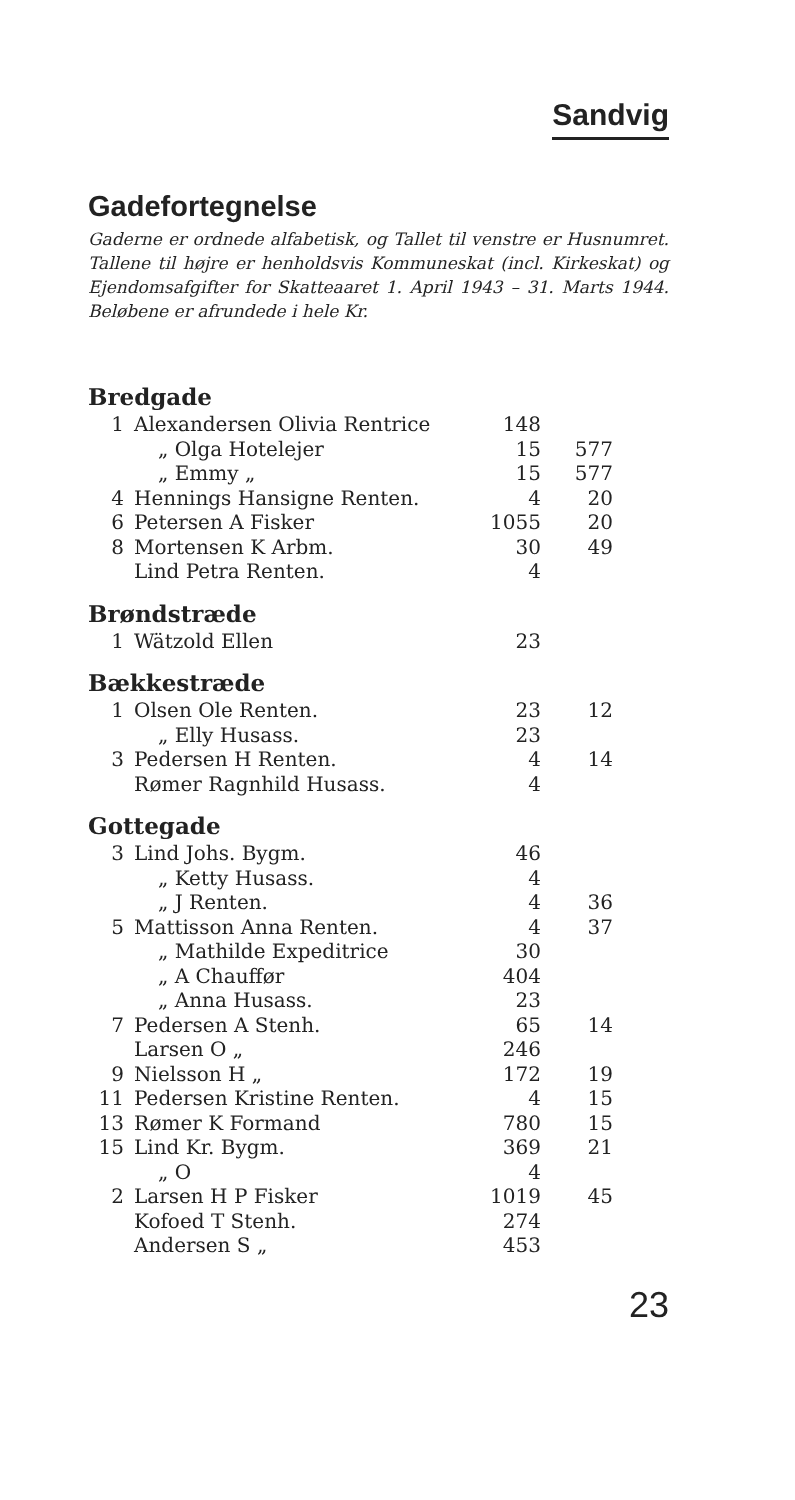Sandvig
Gadefortegnelse
Gaderne er ordnede alfabetisk, og Tallet til venstre er Husnumret. Tallene til højre er henholdsvis Kommuneskat (incl. Kirkeskat) og Ejendomsafgifter for Skatteaaret 1. April 1943 – 31. Marts 1944. Beløbene er afrundede i hele Kr.
Bredgade
| 1 | Alexandersen Olivia Rentrice | 148 | |
| | „ Olga Hotelejer | 15 | 577 |
| | „ Emmy „ | 15 | 577 |
| 4 | Hennings Hansigne Renten. | 4 | 20 |
| 6 | Petersen A Fisker | 1055 | 20 |
| 8 | Mortensen K Arbm. | 30 | 49 |
| | Lind Petra Renten. | 4 | |
Brøndstræde
| 1 | Wätzold Ellen | 23 | |
Bækkestræde
| 1 | Olsen Ole Renten. | 23 | 12 |
| | „ Elly Husass. | 23 | |
| 3 | Pedersen H Renten. | 4 | 14 |
| | Rømer Ragnhild Husass. | 4 | |
Gottegade
| 3 | Lind Johs. Bygm. | 46 | |
| | „ Ketty Husass. | 4 | |
| | „ J Renten. | 4 | 36 |
| 5 | Mattisson Anna Renten. | 4 | 37 |
| | „ Mathilde Expeditrice | 30 | |
| | „ A Chauffør | 404 | |
| | „ Anna Husass. | 23 | |
| 7 | Pedersen A Stenh. | 65 | 14 |
| | Larsen O „ | 246 | |
| 9 | Nielsson H „ | 172 | 19 |
| 11 | Pedersen Kristine Renten. | 4 | 15 |
| 13 | Rømer K Formand | 780 | 15 |
| 15 | Lind Kr. Bygm. | 369 | 21 |
| | „ O | 4 | |
| 2 | Larsen H P Fisker | 1019 | 45 |
| | Kofoed T Stenh. | 274 | |
| | Andersen S „ | 453 | |
23